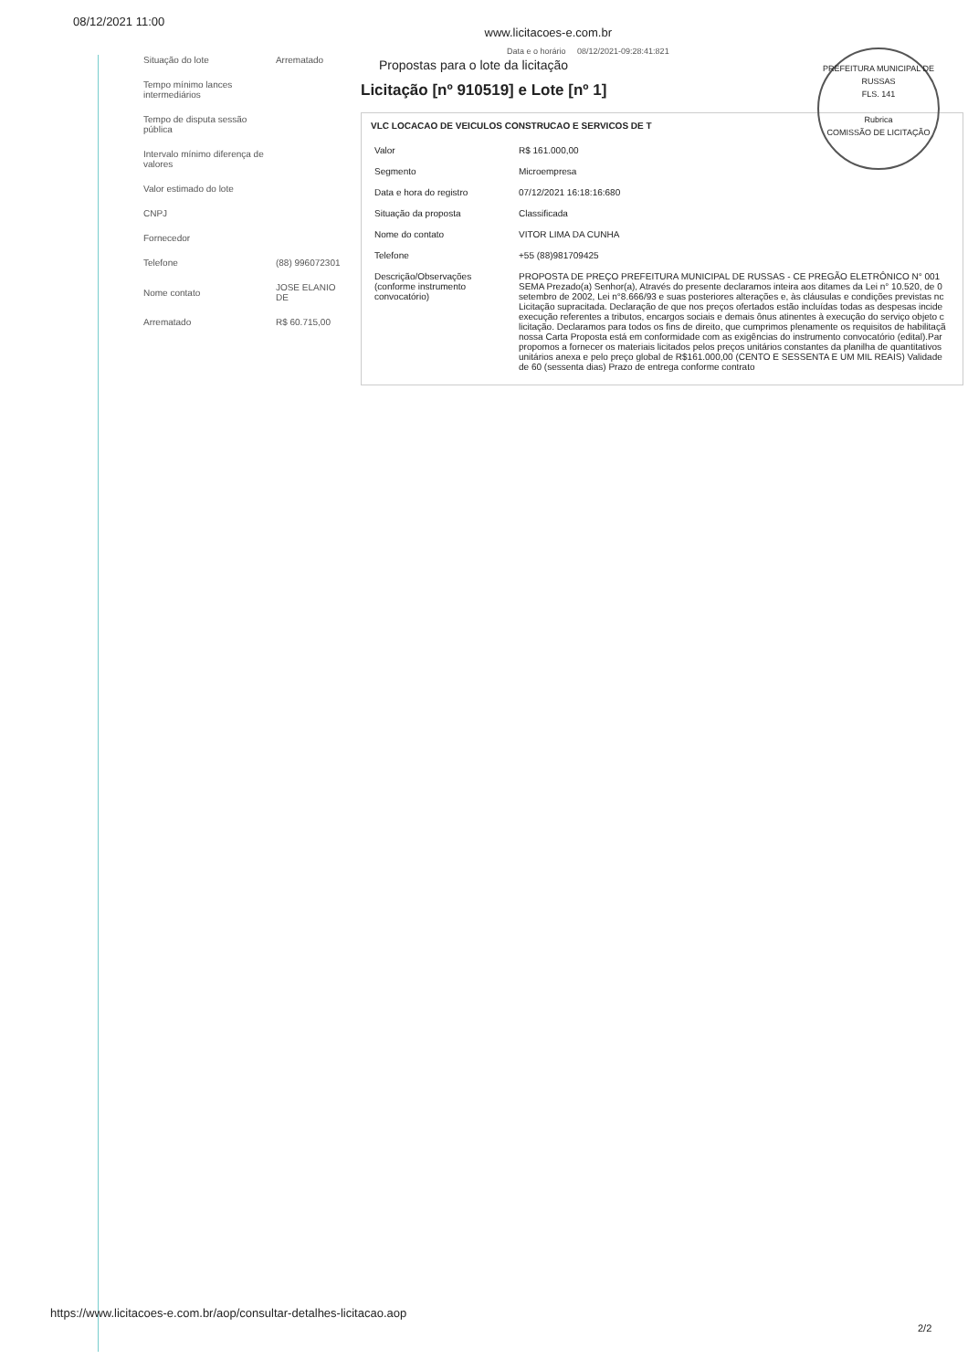08/12/2021 11:00 www.licitacoes-e.com.br
PREFEITURA MUNICIPAL DE RUSSAS
FLS. 141
Rubrica
COMISSÃO DE LICITAÇÃO
| Situação do lote | Arrematado |
| Tempo mínimo lances intermediários | |
| Tempo de disputa sessão pública | |
| Intervalo mínimo diferença de valores | |
| Valor estimado do lote | |
| CNPJ | |
| Fornecedor | |
| Telefone | (88) 996072301 |
| Nome contato | JOSE ELANIO DE |
| Arrematado | R$ 60.715,00 |
Data e o horário 08/12/2021-09:28:41:821
Propostas para o lote da licitação
Licitação [nº 910519] e Lote [nº 1]
VLC LOCACAO DE VEICULOS CONSTRUCAO E SERVICOS DE T
| Valor | R$ 161.000,00 |
| Segmento | Microempresa |
| Data e hora do registro | 07/12/2021 16:18:16:680 |
| Situação da proposta | Classificada |
| Nome do contato | VITOR LIMA DA CUNHA |
| Telefone | +55 (88)981709425 |
| Descrição/Observações (conforme instrumento convocatório) | PROPOSTA DE PREÇO PREFEITURA MUNICIPAL DE RUSSAS - CE PREGÃO ELETRÔNICO N° 001 SEMA Prezado(a) Senhor(a), Através do presente declaramos inteira aos ditames da Lei n° 10.520, de 0 setembro de 2002, Lei n°8.666/93 e suas posteriores alterações e, às cláusulas e condições previstas nc Licitação supracitada. Declaração de que nos preços ofertados estão incluídas todas as despesas incide execução referentes a tributos, encargos sociais e demais ônus atinentes à execução do serviço objeto c licitação. Declaramos para todos os fins de direito, que cumprimos plenamente os requisitos de habilitaçã nossa Carta Proposta está em conformidade com as exigências do instrumento convocatório (edital).Par propomos a fornecer os materiais licitados pelos preços unitários constantes da planilha de quantitativos unitários anexa e pelo preço global de R$161.000,00 (CENTO E SESSENTA E UM MIL REAIS) Validade de 60 (sessenta dias) Prazo de entrega conforme contrato |
https://www.licitacoes-e.com.br/aop/consultar-detalhes-licitacao.aop
2/2